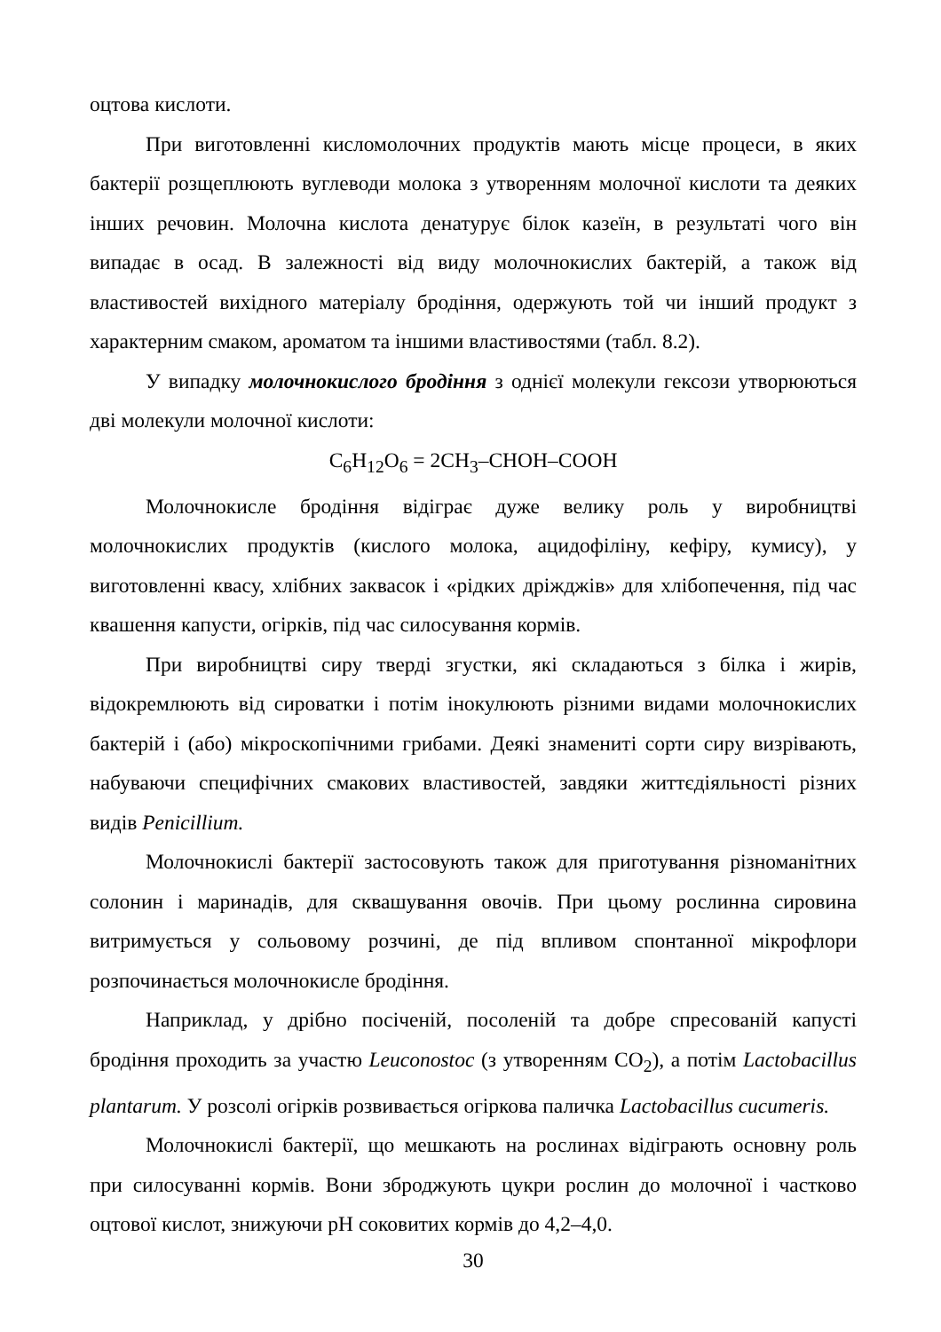оцтова кислоти.
При виготовленні кисломолочних продуктів мають місце процеси, в яких бактерії розщеплюють вуглеводи молока з утворенням молочної кислоти та деяких інших речовин. Молочна кислота денатурує білок казеїн, в результаті чого він випадає в осад. В залежності від виду молочнокислих бактерій, а також від властивостей вихідного матеріалу бродіння, одержують той чи інший продукт з характерним смаком, ароматом та іншими властивостями (табл. 8.2).
У випадку молочнокислого бродіння з однієї молекули гексози утворюються дві молекули молочної кислоти:
C<sub>6</sub>H<sub>12</sub>O<sub>6</sub> = 2CH<sub>3</sub>–CHOH–COOH
Молочнокисле бродіння відіграє дуже велику роль у виробництві молочнокислих продуктів (кислого молока, ацидофіліну, кефіру, кумису), у виготовленні квасу, хлібних заквасок і «рідких дріжджів» для хлібопечення, під час квашення капусти, огірків, під час силосування кормів.
При виробництві сиру тверді згустки, які складаються з білка і жирів, відокремлюють від сироватки і потім інокулюють різними видами молочнокислих бактерій і (або) мікроскопічними грибами. Деякі знамениті сорти сиру визрівають, набуваючи специфічних смакових властивостей, завдяки життєдіяльності різних видів Penicillium.
Молочнокислі бактерії застосовують також для приготування різноманітних солонин і маринадів, для сквашування овочів. При цьому рослинна сировина витримується у сольовому розчині, де під впливом спонтанної мікрофлори розпочинається молочнокисле бродіння.
Наприклад, у дрібно посіченій, посоленій та добре спресованій капусті бродіння проходить за участю Leuconostoc (з утворенням CO<sub>2</sub>), а потім Lactobacillus plantarum. У розсолі огірків розвивається огіркова паличка Lactobacillus cucumeris.
Молочнокислі бактерії, що мешкають на рослинах відіграють основну роль при силосуванні кормів. Вони зброджують цукри рослин до молочної і частково оцтової кислот, знижуючи pH соковитих кормів до 4,2–4,0.
30